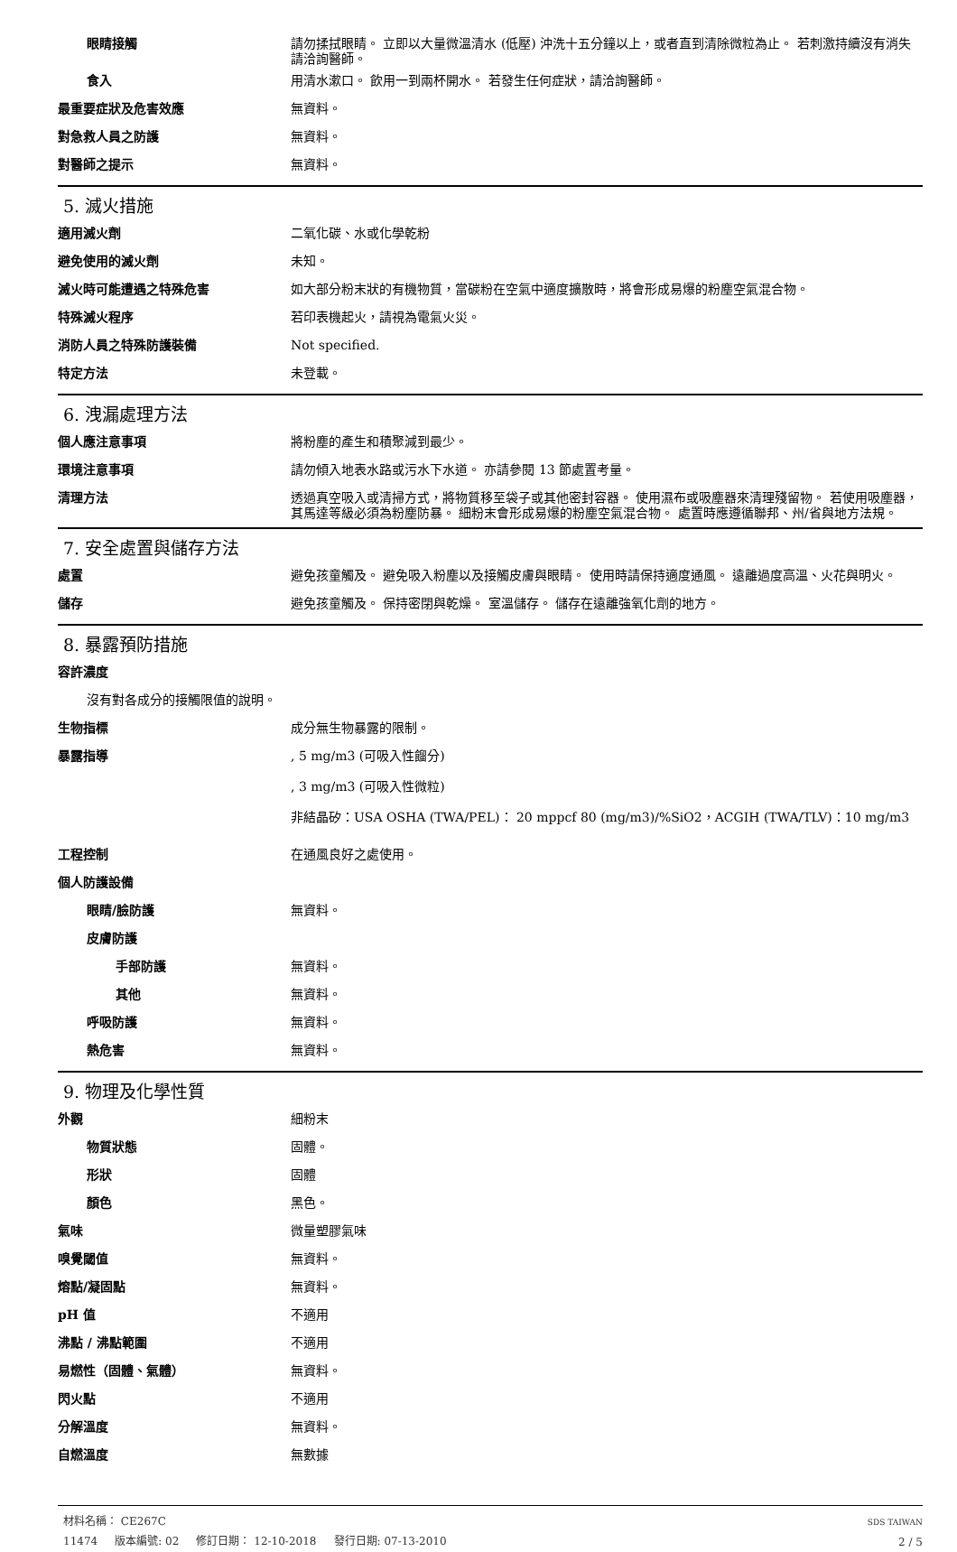眼睛接觸 請勿揉拭眼睛。 立即以大量微溫清水 (低壓) 沖洗十五分鐘以上，或者直到清除微粒為止。 若刺激持續沒有消失請洽詢醫師。
食入 用清水漱口。 飲用一到兩杯開水。 若發生任何症狀，請洽詢醫師。
最重要症狀及危害效應 無資料。
對急救人員之防護 無資料。
對醫師之提示 無資料。
5. 滅火措施
適用滅火劑 二氧化碳、水或化學乾粉
避免使用的滅火劑 未知。
滅火時可能遭遇之特殊危害 如大部分粉末狀的有機物質，當碳粉在空氣中適度擴散時，將會形成易爆的粉塵空氣混合物。
特殊滅火程序 若印表機起火，請視為電氣火災。
消防人員之特殊防護裝備 Not specified.
特定方法 未登載。
6. 洩漏處理方法
個人應注意事項 將粉塵的產生和積聚減到最少。
環境注意事項 請勿傾入地表水路或污水下水道。 亦請參閱 13 節處置考量。
清理方法 透過真空吸入或清掃方式，將物質移至袋子或其他密封容器。 使用濕布或吸塵器來清理殘留物。 若使用吸塵器，其馬達等級必須為粉塵防暴。 細粉末會形成易爆的粉塵空氣混合物。 處置時應遵循聯邦、州/省與地方法規。
7. 安全處置與儲存方法
處置 避免孩童觸及。 避免吸入粉塵以及接觸皮膚與眼睛。 使用時請保持適度通風。 遠離過度高溫、火花與明火。
儲存 避免孩童觸及。 保持密閉與乾燥。 室溫儲存。 儲存在遠離強氧化劑的地方。
8. 暴露預防措施
容許濃度
沒有對各成分的接觸限值的說明。
生物指標 成分無生物暴露的限制。
暴露指導 , 5 mg/m3 (可吸入性餾分)
, 3 mg/m3 (可吸入性微粒)
非結晶矽：USA OSHA (TWA/PEL)： 20 mppcf 80 (mg/m3)/%SiO2，ACGIH (TWA/TLV)：10 mg/m3
工程控制 在通風良好之處使用。
個人防護設備
眼睛/臉防護 無資料。
皮膚防護
手部防護 無資料。
其他 無資料。
呼吸防護 無資料。
熱危害 無資料。
9. 物理及化學性質
外觀 細粉末
物質狀態 固體。
形狀 固體
顏色 黑色。
氣味 微量塑膠氣味
嗅覺閾值 無資料。
熔點/凝固點 無資料。
pH 值 不適用
沸點 / 沸點範圍 不適用
易燃性（固體、氣體） 無資料。
閃火點 不適用
分解溫度 無資料。
自燃溫度 無數據
材料名稱： CE267C
11474 版本編號: 02 修訂日期： 12-10-2018 發行日期: 07-13-2010
SDS TAIWAN
2 / 5